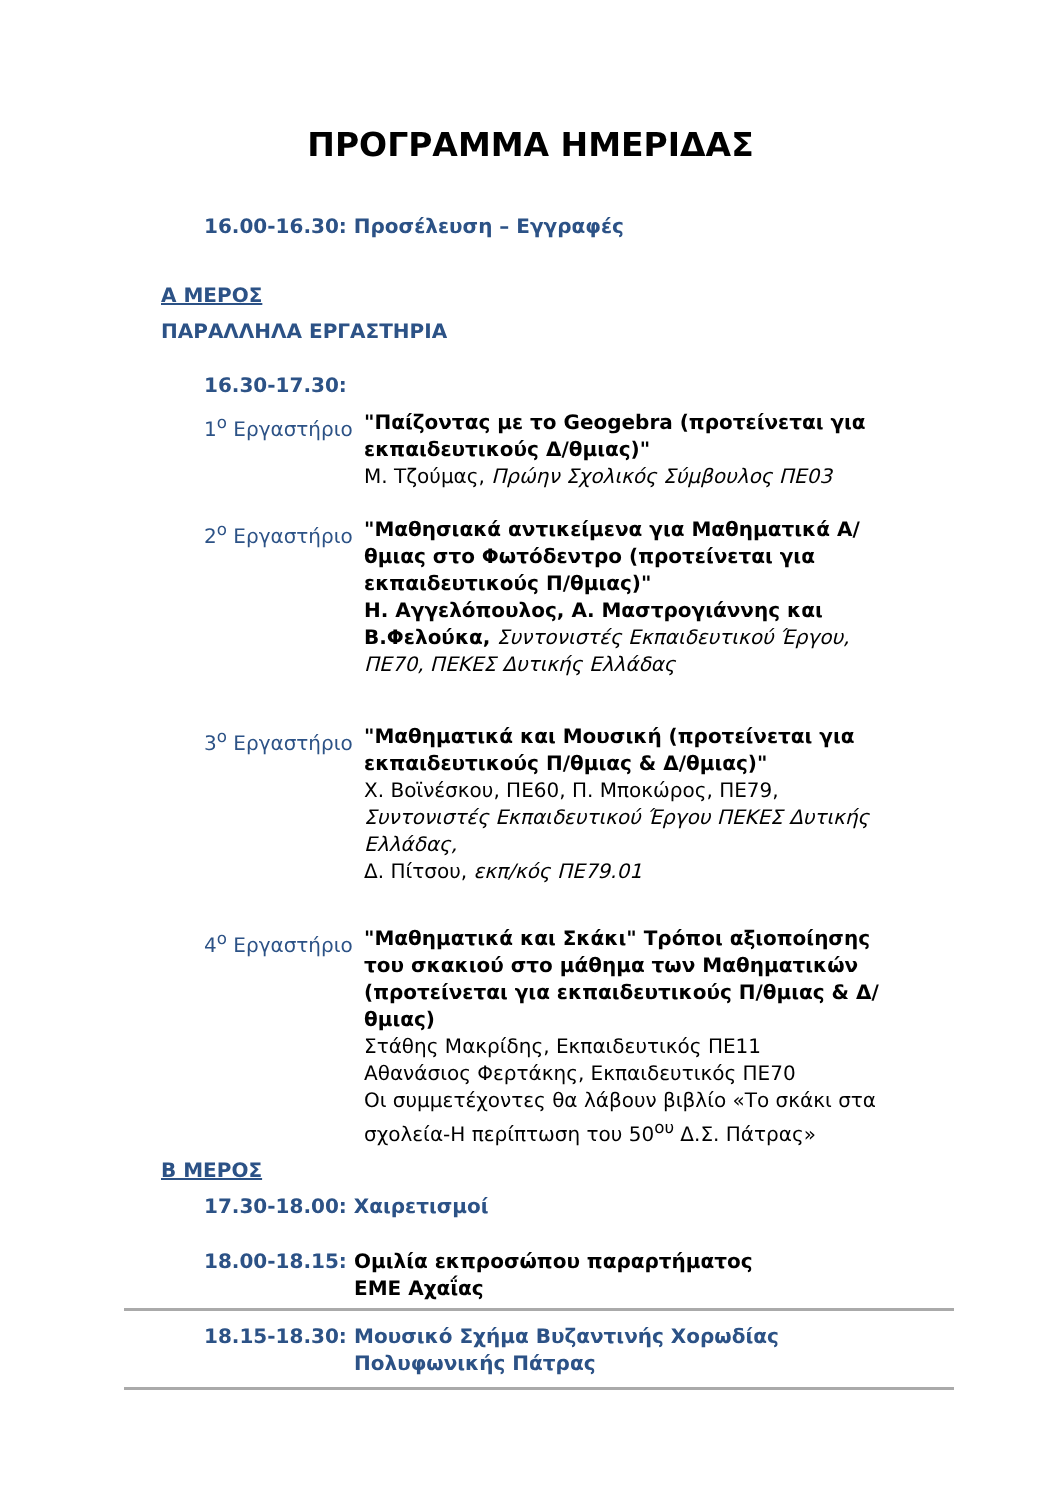ΠΡΟΓΡΑΜΜΑ ΗΜΕΡΙΔΑΣ
16.00-16.30: Προσέλευση – Εγγραφές
Α ΜΕΡΟΣ
ΠΑΡΑΛΛΗΛΑ ΕΡΓΑΣΤΗΡΙΑ
16.30-17.30:
1<sup>ο</sup> Εργαστήριο "Παίζοντας με το Geogebra (προτείνεται για εκπαιδευτικούς Δ/θμιας)"
Μ. Τζούμας, Πρώην Σχολικός Σύμβουλος ΠΕ03
2<sup>ο</sup> Εργαστήριο "Μαθησιακά αντικείμενα για Μαθηματικά Α/θμιας στο Φωτόδεντρο (προτείνεται για εκπαιδευτικούς Π/θμιας)"
Η. Αγγελόπουλος, Α. Μαστρογιάννης και Β.Φελούκα, Συντονιστές Εκπαιδευτικού Έργου, ΠΕ70, ΠΕΚΕΣ Δυτικής Ελλάδας
3<sup>ο</sup> Εργαστήριο "Μαθηματικά και Μουσική (προτείνεται για εκπαιδευτικούς Π/θμιας & Δ/θμιας)"
Χ. Βοϊνέσκου, ΠΕ60, Π. Μποκώρος, ΠΕ79, Συντονιστές Εκπαιδευτικού Έργου ΠΕΚΕΣ Δυτικής Ελλάδας,
Δ. Πίτσου, εκπ/κός ΠΕ79.01
4<sup>ο</sup> Εργαστήριο "Μαθηματικά και Σκάκι" Τρόποι αξιοποίησης του σκακιού στο μάθημα των Μαθηματικών (προτείνεται για εκπαιδευτικούς Π/θμιας & Δ/θμιας)
Στάθης Μακρίδης, Εκπαιδευτικός ΠΕ11
Αθανάσιος Φερτάκης, Εκπαιδευτικός ΠΕ70
Οι συμμετέχοντες θα λάβουν βιβλίο «Το σκάκι στα σχολεία-Η περίπτωση του 50<sup>ου</sup> Δ.Σ. Πάτρας»
Β ΜΕΡΟΣ
17.30-18.00: Χαιρετισμοί
18.00-18.15: Ομιλία εκπροσώπου παραρτήματος ΕΜΕ Αχαΐας
18.15-18.30: Μουσικό Σχήμα Βυζαντινής Χορωδίας Πολυφωνικής Πάτρας